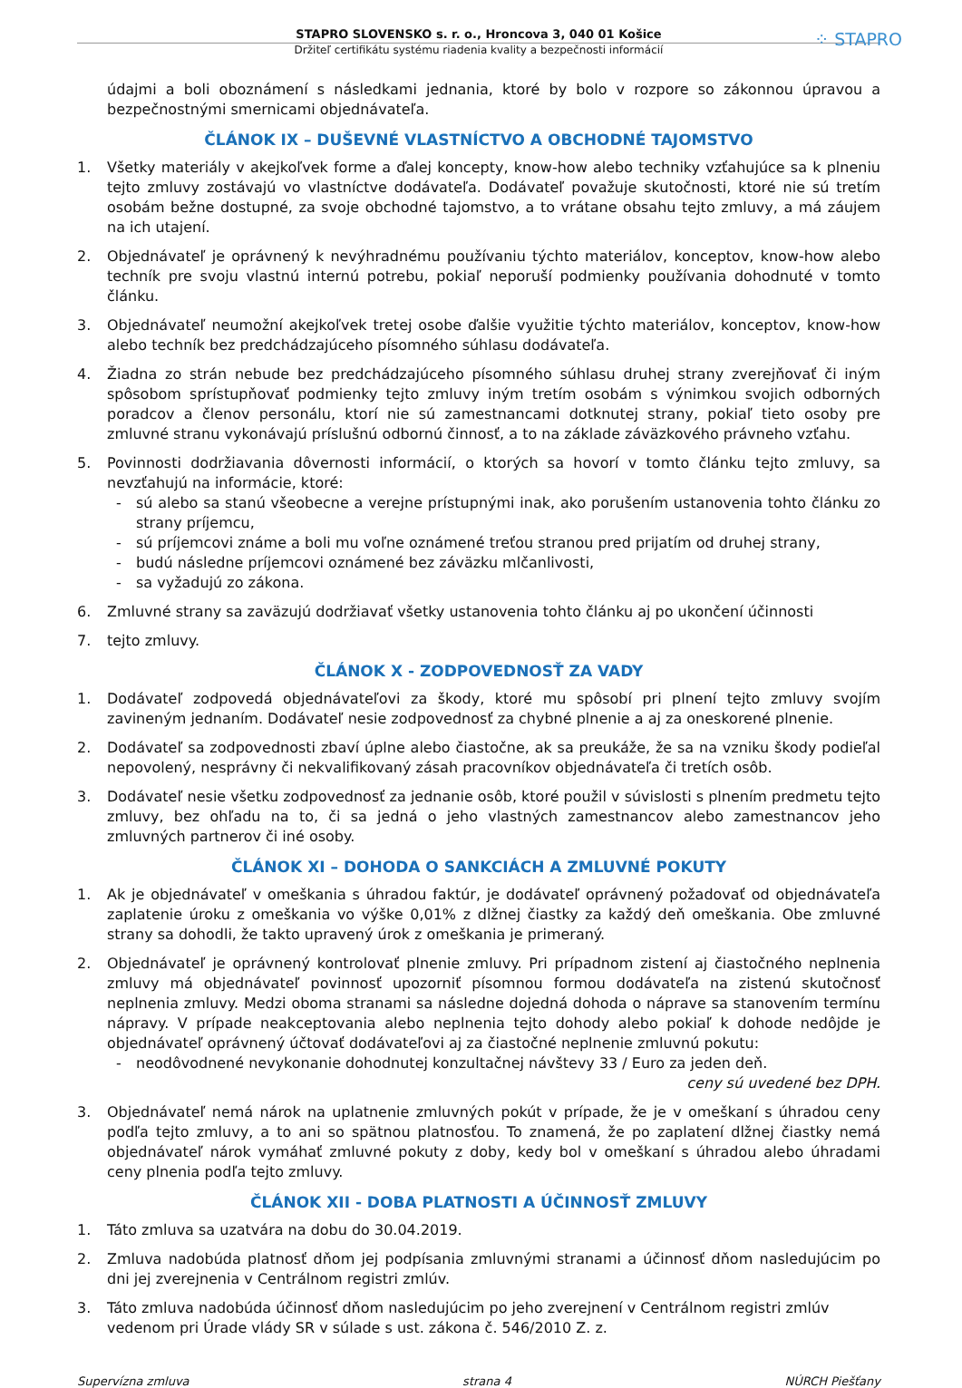⁘ STAPRO
STAPRO SLOVENSKO s. r. o., Hroncova 3, 040 01 Košice
Držiteľ certifikátu systému riadenia kvality a bezpečnosti informácií
údajmi a boli oboznámení s následkami jednania, ktoré by bolo v rozpore so zákonnou úpravou a bezpečnostnými smernicami objednávateľa.
ČLÁNOK IX – DUŠEVNÉ VLASTNÍCTVO A OBCHODNÉ TAJOMSTVO
1. Všetky materiály v akejkoľvek forme a ďalej koncepty, know-how alebo techniky vzťahujúce sa k plneniu tejto zmluvy zostávajú vo vlastníctve dodávateľa. Dodávateľ považuje skutočnosti, ktoré nie sú tretím osobám bežne dostupné, za svoje obchodné tajomstvo, a to vrátane obsahu tejto zmluvy, a má záujem na ich utajení.
2. Objednávateľ je oprávnený k nevýhradnému používaniu týchto materiálov, konceptov, know-how alebo techník pre svoju vlastnú internú potrebu, pokiaľ neporuší podmienky používania dohodnuté v tomto článku.
3. Objednávateľ neumožní akejkoľvek tretej osobe ďalšie využitie týchto materiálov, konceptov, know-how alebo techník bez predchádzajúceho písomného súhlasu dodávateľa.
4. Žiadna zo strán nebude bez predchádzajúceho písomného súhlasu druhej strany zverejňovať či iným spôsobom sprístupňovať podmienky tejto zmluvy iným tretím osobám s výnimkou svojich odborných poradcov a členov personálu, ktorí nie sú zamestnancami dotknutej strany, pokiaľ tieto osoby pre zmluvné stranu vykonávajú príslušnú odbornú činnosť, a to na základe záväzkového právneho vzťahu.
5. Povinnosti dodržiavania dôvernosti informácií, o ktorých sa hovorí v tomto článku tejto zmluvy, sa nevzťahujú na informácie, ktoré:
- sú alebo sa stanú všeobecne a verejne prístupnými inak, ako porušením ustanovenia tohto článku zo strany príjemcu,
- sú príjemcovi známe a boli mu voľne oznámené treťou stranou pred prijatím od druhej strany,
- budú následne príjemcovi oznámené bez záväzku mlčanlivosti,
- sa vyžadujú zo zákona.
6. Zmluvné strany sa zaväzujú dodržiavať všetky ustanovenia tohto článku aj po ukončení účinnosti
7. tejto zmluvy.
ČLÁNOK X - ZODPOVEDNOSŤ ZA VADY
1. Dodávateľ zodpovedá objednávateľovi za škody, ktoré mu spôsobí pri plnení tejto zmluvy svojím zavineným jednaním. Dodávateľ nesie zodpovednosť za chybné plnenie a aj za oneskorené plnenie.
2. Dodávateľ sa zodpovednosti zbaví úplne alebo čiastočne, ak sa preukáže, že sa na vzniku škody podieľal nepovolený, nesprávny či nekvalifikovaný zásah pracovníkov objednávateľa či tretích osôb.
3. Dodávateľ nesie všetku zodpovednosť za jednanie osôb, ktoré použil v súvislosti s plnením predmetu tejto zmluvy, bez ohľadu na to, či sa jedná o jeho vlastných zamestnancov alebo zamestnancov jeho zmluvných partnerov či iné osoby.
ČLÁNOK XI – DOHODA O SANKCIÁCH A ZMLUVNÉ POKUTY
1. Ak je objednávateľ v omeškania s úhradou faktúr, je dodávateľ oprávnený požadovať od objednávateľa zaplatenie úroku z omeškania vo výške 0,01% z dlžnej čiastky za každý deň omeškania. Obe zmluvné strany sa dohodli, že takto upravený úrok z omeškania je primeraný.
2. Objednávateľ je oprávnený kontrolovať plnenie zmluvy. Pri prípadnom zistení aj čiastočného neplnenia zmluvy má objednávateľ povinnosť upozorniť písomnou formou dodávateľa na zistenú skutočnosť neplnenia zmluvy. Medzi oboma stranami sa následne dojedná dohoda o náprave sa stanovením termínu nápravy. V prípade neakceptovania alebo neplnenia tejto dohody alebo pokiaľ k dohode nedôjde je objednávateľ oprávnený účtovať dodávateľovi aj za čiastočné neplnenie zmluvnú pokutu:
- neodôvodnené nevykonanie dohodnutej konzultačnej návštevy 33 / Euro za jeden deň.
ceny sú uvedené bez DPH.
3. Objednávateľ nemá nárok na uplatnenie zmluvných pokút v prípade, že je v omeškaní s úhradou ceny podľa tejto zmluvy, a to ani so spätnou platnosťou. To znamená, že po zaplatení dlžnej čiastky nemá objednávateľ nárok vymáhať zmluvné pokuty z doby, kedy bol v omeškaní s úhradou alebo úhradami ceny plnenia podľa tejto zmluvy.
ČLÁNOK XII - DOBA PLATNOSTI A ÚČINNOSŤ ZMLUVY
1. Táto zmluva sa uzatvára na dobu do 30.04.2019.
2. Zmluva nadobúda platnosť dňom jej podpísania zmluvnými stranami a účinnosť dňom nasledujúcim po dni jej zverejnenia v Centrálnom registri zmlúv.
3. Táto zmluva nadobúda účinnosť dňom nasledujúcim po jeho zverejnení v Centrálnom registri zmlúv vedenom pri Úrade vlády SR v súlade s ust. zákona č. 546/2010 Z. z.
Supervízna zmluva strana 4 NÚRCH Piešťany